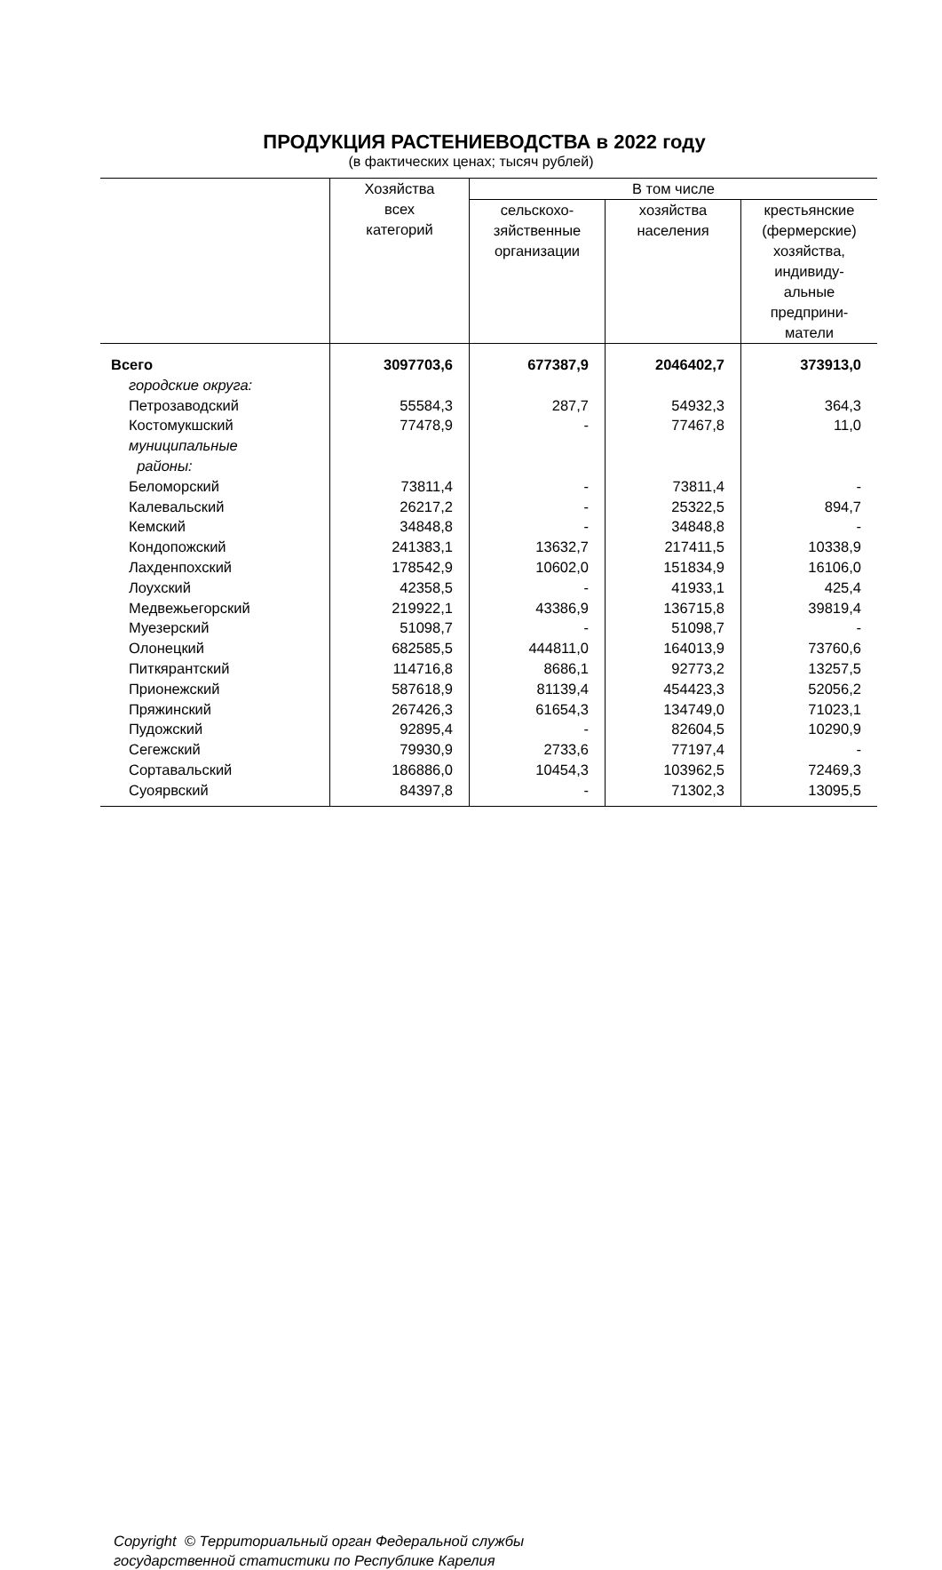ПРОДУКЦИЯ РАСТЕНИЕВОДСТВА в 2022 году
(в фактических ценах; тысяч рублей)
| | Хозяйства всех категорий | В том числе | | |
| --- | --- | --- | --- | --- |
| | | сельскохо- зяйственные организации | хозяйства населения | крестьянские (фермерские) хозяйства, индивиду- альные предприни- матели |
| Всего | 3097703,6 | 677387,9 | 2046402,7 | 373913,0 |
| городские округа: | | | | |
| Петрозаводский | 55584,3 | 287,7 | 54932,3 | 364,3 |
| Костомукшский | 77478,9 | - | 77467,8 | 11,0 |
| муниципальные районы: | | | | |
| Беломорский | 73811,4 | - | 73811,4 | - |
| Калевальский | 26217,2 | - | 25322,5 | 894,7 |
| Кемский | 34848,8 | - | 34848,8 | - |
| Кондопожский | 241383,1 | 13632,7 | 217411,5 | 10338,9 |
| Лахденпохский | 178542,9 | 10602,0 | 151834,9 | 16106,0 |
| Лоухский | 42358,5 | - | 41933,1 | 425,4 |
| Медвежьегорский | 219922,1 | 43386,9 | 136715,8 | 39819,4 |
| Муезерский | 51098,7 | - | 51098,7 | - |
| Олонецкий | 682585,5 | 444811,0 | 164013,9 | 73760,6 |
| Питкярантский | 114716,8 | 8686,1 | 92773,2 | 13257,5 |
| Прионежский | 587618,9 | 81139,4 | 454423,3 | 52056,2 |
| Пряжинский | 267426,3 | 61654,3 | 134749,0 | 71023,1 |
| Пудожский | 92895,4 | - | 82604,5 | 10290,9 |
| Сегежский | 79930,9 | 2733,6 | 77197,4 | - |
| Сортавальский | 186886,0 | 10454,3 | 103962,5 | 72469,3 |
| Суоярвский | 84397,8 | - | 71302,3 | 13095,5 |
Copyright © Территориальный орган Федеральной службы
государственной статистики по Республике Карелия